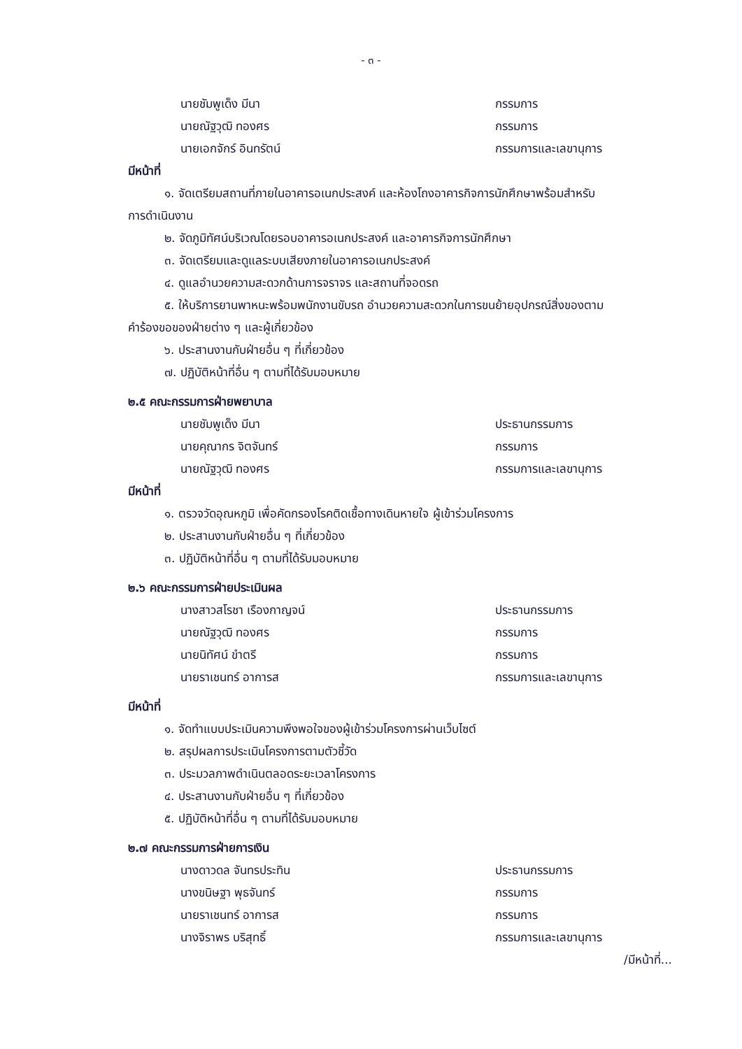- ๓ -
นายชัมพูเด็ง มีนา กรรมการ
นายณัฐวุฒิ ทองศร กรรมการ
นายเอกจักร์ อินทรัตน์ กรรมการและเลขานุการ
มีหน้าที่
๑. จัดเตรียมสถานที่ภายในอาคารอเนกประสงค์ และห้องโถงอาคารกิจการนักศึกษาพร้อมสำหรับ
การดำเนินงาน
๒. จัดภูมิทัศน์บริเวณโดยรอบอาคารอเนกประสงค์ และอาคารกิจการนักศึกษา
๓. จัดเตรียมและดูแลระบบเสียงภายในอาคารอเนกประสงค์
๔. ดูแลอำนวยความสะดวกด้านการจราจร และสถานที่จอดรถ
๕. ให้บริการยานพาหนะพร้อมพนักงานขับรถ อำนวยความสะดวกในการขนย้ายอุปกรณ์สิ่งของตาม
คำร้องขอของฝ่ายต่าง ๆ และผู้เกี่ยวข้อง
๖. ประสานงานกับฝ่ายอื่น ๆ ที่เกี่ยวข้อง
๗. ปฏิบัติหน้าที่อื่น ๆ ตามที่ได้รับมอบหมาย
๒.๕ คณะกรรมการฝ่ายพยาบาล
นายชัมพูเด็ง มีนา ประธานกรรมการ
นายคุณากร จิตจันทร์ กรรมการ
นายณัฐวุฒิ ทองศร กรรมการและเลขานุการ
มีหน้าที่
๑. ตรวจวัดอุณหภูมิ เพื่อคัดกรองโรคติดเชื้อทางเดินหายใจ ผู้เข้าร่วมโครงการ
๒. ประสานงานกับฝ่ายอื่น ๆ ที่เกี่ยวข้อง
๓. ปฏิบัติหน้าที่อื่น ๆ ตามที่ได้รับมอบหมาย
๒.๖ คณะกรรมการฝ่ายประเมินผล
นางสาวสโรชา เรืองกาญจน์ ประธานกรรมการ
นายณัฐวุฒิ ทองศร กรรมการ
นายนิทัศน์ ขำตรี กรรมการ
นายราเชนทร์ อาการส กรรมการและเลขานุการ
มีหน้าที่
๑. จัดทำแบบประเมินความพึงพอใจของผู้เข้าร่วมโครงการผ่านเว็บไซต์
๒. สรุปผลการประเมินโครงการตามตัวชี้วัด
๓. ประมวลภาพดำเนินตลอดระยะเวลาโครงการ
๔. ประสานงานกับฝ่ายอื่น ๆ ที่เกี่ยวข้อง
๕. ปฏิบัติหน้าที่อื่น ๆ ตามที่ได้รับมอบหมาย
๒.๗ คณะกรรมการฝ่ายการเงิน
นางดาวดล จันทรประทิน ประธานกรรมการ
นางขนิษฐา พุธจันทร์ กรรมการ
นายราเชนทร์ อาการส กรรมการ
นางจิราพร บริสุทธิ์ กรรมการและเลขานุการ
/มีหน้าที่...